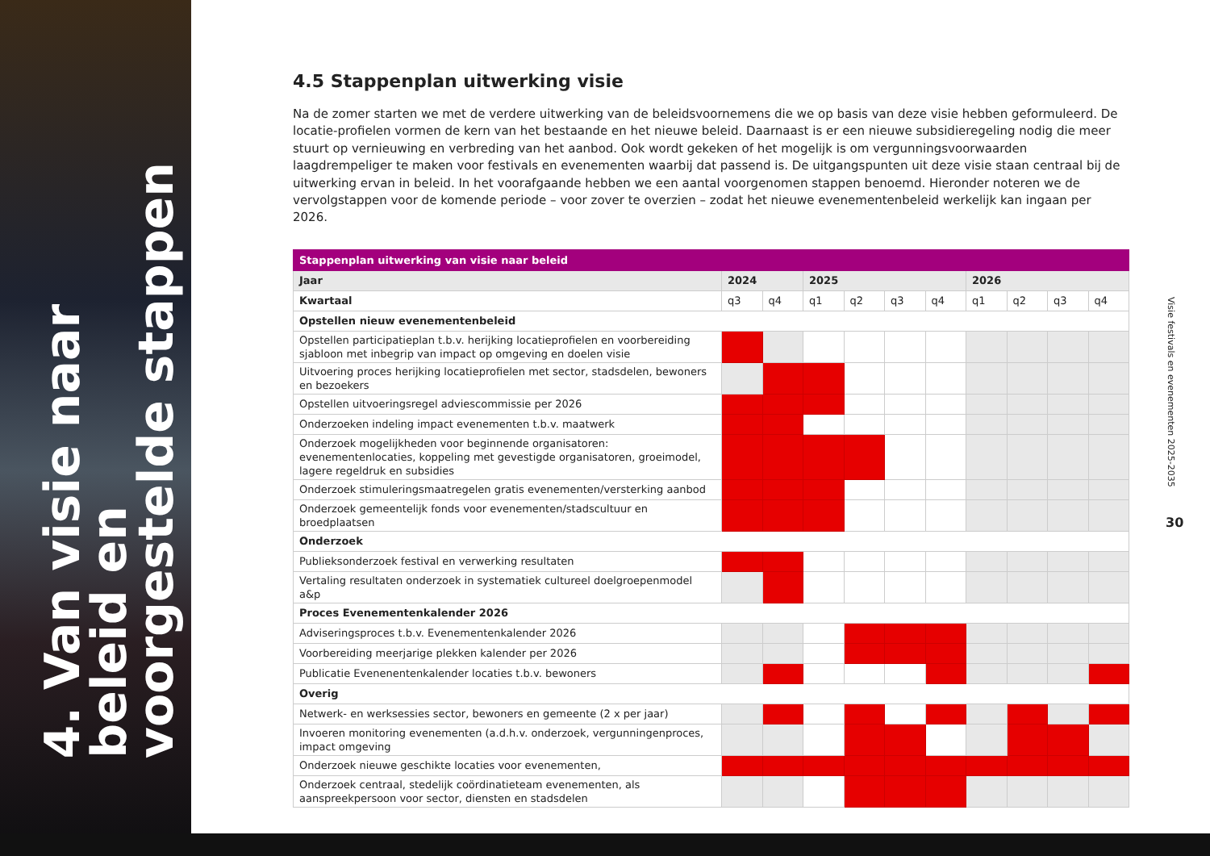4. Van visie naar beleid en
voorgestelde stappen
4.5 Stappenplan uitwerking visie
Na de zomer starten we met de verdere uitwerking van de beleidsvoornemens die we op basis van deze visie hebben geformuleerd. De locatie-profielen vormen de kern van het bestaande en het nieuwe beleid. Daarnaast is er een nieuwe subsidieregeling nodig die meer stuurt op vernieuwing en verbreding van het aanbod. Ook wordt gekeken of het mogelijk is om vergunningsvoorwaarden laagdrempeliger te maken voor festivals en evenementen waarbij dat passend is. De uitgangspunten uit deze visie staan centraal bij de uitwerking ervan in beleid. In het voorafgaande hebben we een aantal voorgenomen stappen benoemd. Hieronder noteren we de vervolgstappen voor de komende periode – voor zover te overzien – zodat het nieuwe evenementenbeleid werkelijk kan ingaan per 2026.
| Stappenplan uitwerking van visie naar beleid | | | | | | | | | | |
| --- | --- | --- | --- | --- | --- | --- | --- | --- | --- | --- |
| Jaar | 2024 | | 2025 | | | | 2026 | | | |
| Kwartaal | q3 | q4 | q1 | q2 | q3 | q4 | q1 | q2 | q3 | q4 |
| Opstellen nieuw evenementenbeleid | | | | | | | | | | |
| Opstellen participatieplan t.b.v. herijking locatieprofielen en voorbereiding sjabloon met inbegrip van impact op omgeving en doelen visie | | | | | | | | | | |
| Uitvoering proces herijking locatieprofielen met sector, stadsdelen, bewoners en bezoekers | | | | | | | | | | |
| Opstellen uitvoeringsregel adviescommissie per 2026 | | | | | | | | | | |
| Onderzoeken indeling impact evenementen t.b.v. maatwerk | | | | | | | | | | |
| Onderzoek mogelijkheden voor beginnende organisatoren: evenementenlocaties, koppeling met gevestigde organisatoren, groeimodel, lagere regeldruk en subsidies | | | | | | | | | | |
| Onderzoek stimuleringsmaatregelen gratis evenementen/versterking aanbod | | | | | | | | | | |
| Onderzoek gemeentelijk fonds voor evenementen/stadscultuur en broedplaatsen | | | | | | | | | | |
| Onderzoek | | | | | | | | | | |
| Publieksonderzoek festival en verwerking resultaten | | | | | | | | | | |
| Vertaling resultaten onderzoek in systematiek cultureel doelgroepenmodel a&p | | | | | | | | | | |
| Proces Evenementenkalender 2026 | | | | | | | | | | |
| Adviseringsproces t.b.v. Evenementenkalender 2026 | | | | | | | | | | |
| Voorbereiding meerjarige plekken kalender per 2026 | | | | | | | | | | |
| Publicatie Evenenentenkalender locaties t.b.v. bewoners | | | | | | | | | | |
| Overig | | | | | | | | | | |
| Netwerk- en werksessies sector, bewoners en gemeente (2 x per jaar) | | | | | | | | | | |
| Invoeren monitoring evenementen (a.d.h.v. onderzoek, vergunningenproces, impact omgeving | | | | | | | | | | |
| Onderzoek nieuwe geschikte locaties voor evenementen, | | | | | | | | | | |
| Onderzoek centraal, stedelijk coördinatieteam evenementen, als aanspreekpersoon voor sector, diensten en stadsdelen | | | | | | | | | | |
Visie festivals en evenementen 2025-2035
30